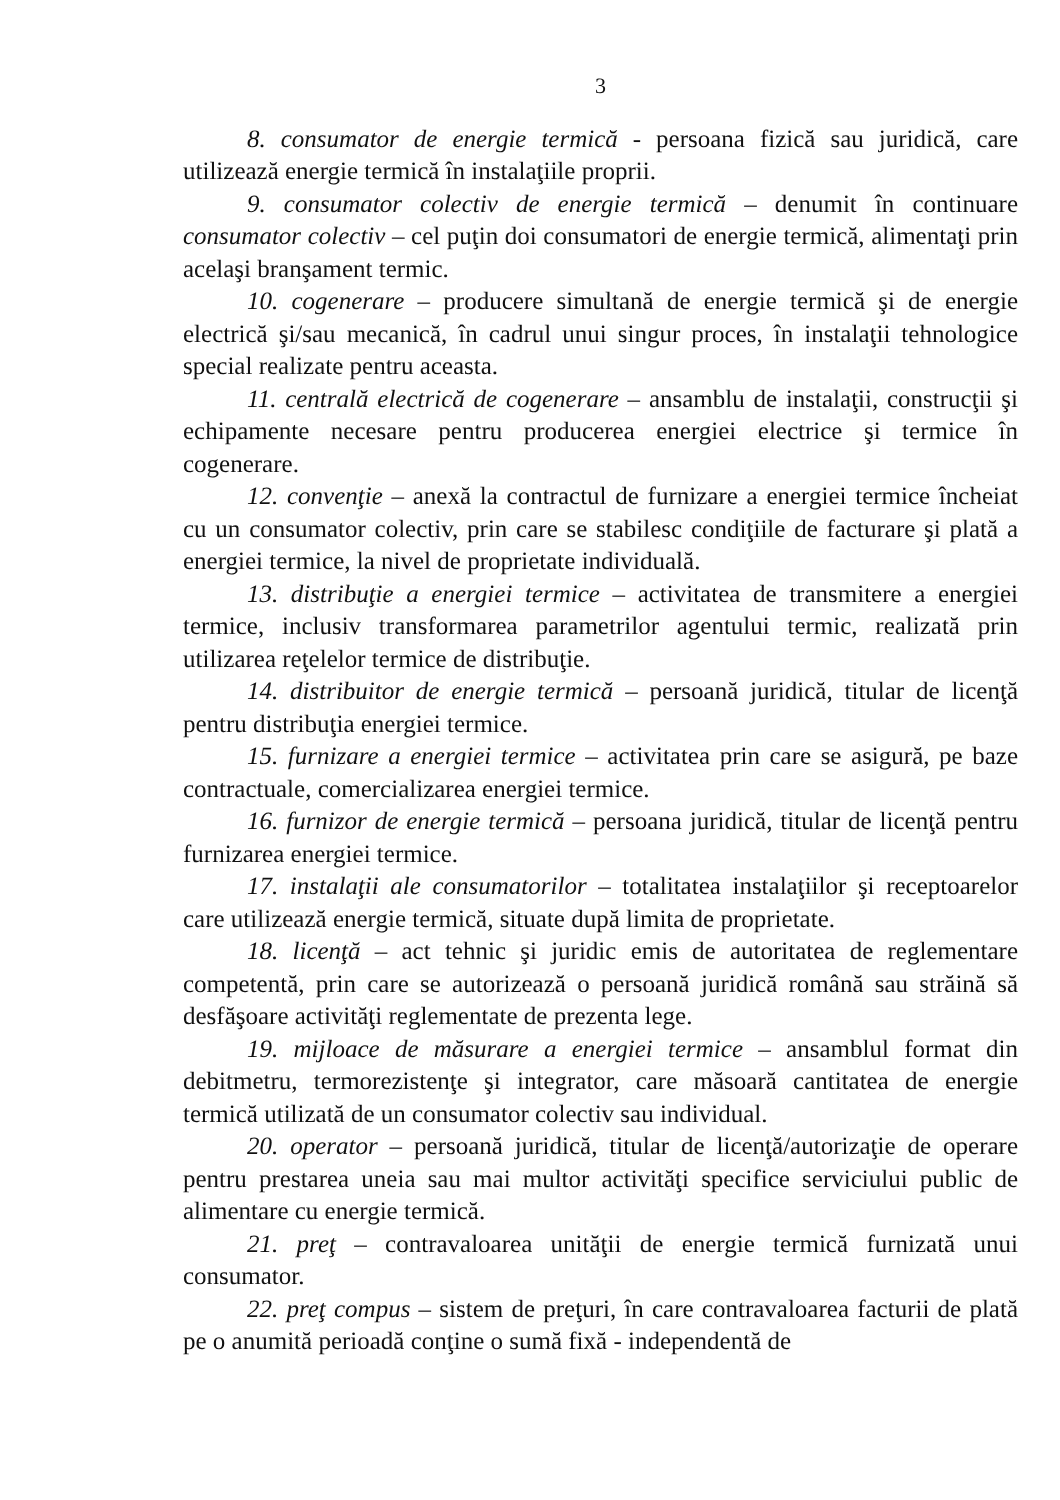3
8. consumator de energie termică - persoana fizică sau juridică, care utilizează energie termică în instalaţiile proprii.
9. consumator colectiv de energie termică – denumit în continuare consumator colectiv – cel puţin doi consumatori de energie termică, alimentaţi prin acelaşi branşament termic.
10. cogenerare – producere simultană de energie termică şi de energie electrică şi/sau mecanică, în cadrul unui singur proces, în instalaţii tehnologice special realizate pentru aceasta.
11. centrală electrică de cogenerare – ansamblu de instalaţii, construcţii şi echipamente necesare pentru producerea energiei electrice şi termice în cogenerare.
12. convenţie – anexă la contractul de furnizare a energiei termice încheiat cu un consumator colectiv, prin care se stabilesc condiţiile de facturare şi plată a energiei termice, la nivel de proprietate individuală.
13. distribuţie a energiei termice – activitatea de transmitere a energiei termice, inclusiv transformarea parametrilor agentului termic, realizată prin utilizarea reţelelor termice de distribuţie.
14. distribuitor de energie termică – persoană juridică, titular de licenţă pentru distribuţia energiei termice.
15. furnizare a energiei termice – activitatea prin care se asigură, pe baze contractuale, comercializarea energiei termice.
16. furnizor de energie termică – persoana juridică, titular de licenţă pentru furnizarea energiei termice.
17. instalaţii ale consumatorilor – totalitatea instalaţiilor şi receptoarelor care utilizează energie termică, situate după limita de proprietate.
18. licenţă – act tehnic şi juridic emis de autoritatea de reglementare competentă, prin care se autorizează o persoană juridică română sau străină să desfăşoare activităţi reglementate de prezenta lege.
19. mijloace de măsurare a energiei termice – ansamblul format din debitmetru, termorezistenţe şi integrator, care măsoară cantitatea de energie termică utilizată de un consumator colectiv sau individual.
20. operator – persoană juridică, titular de licenţă/autorizaţie de operare pentru prestarea uneia sau mai multor activităţi specifice serviciului public de alimentare cu energie termică.
21. preţ – contravaloarea unităţii de energie termică furnizată unui consumator.
22. preţ compus – sistem de preţuri, în care contravaloarea facturii de plată pe o anumită perioadă conţine o sumă fixă - independentă de